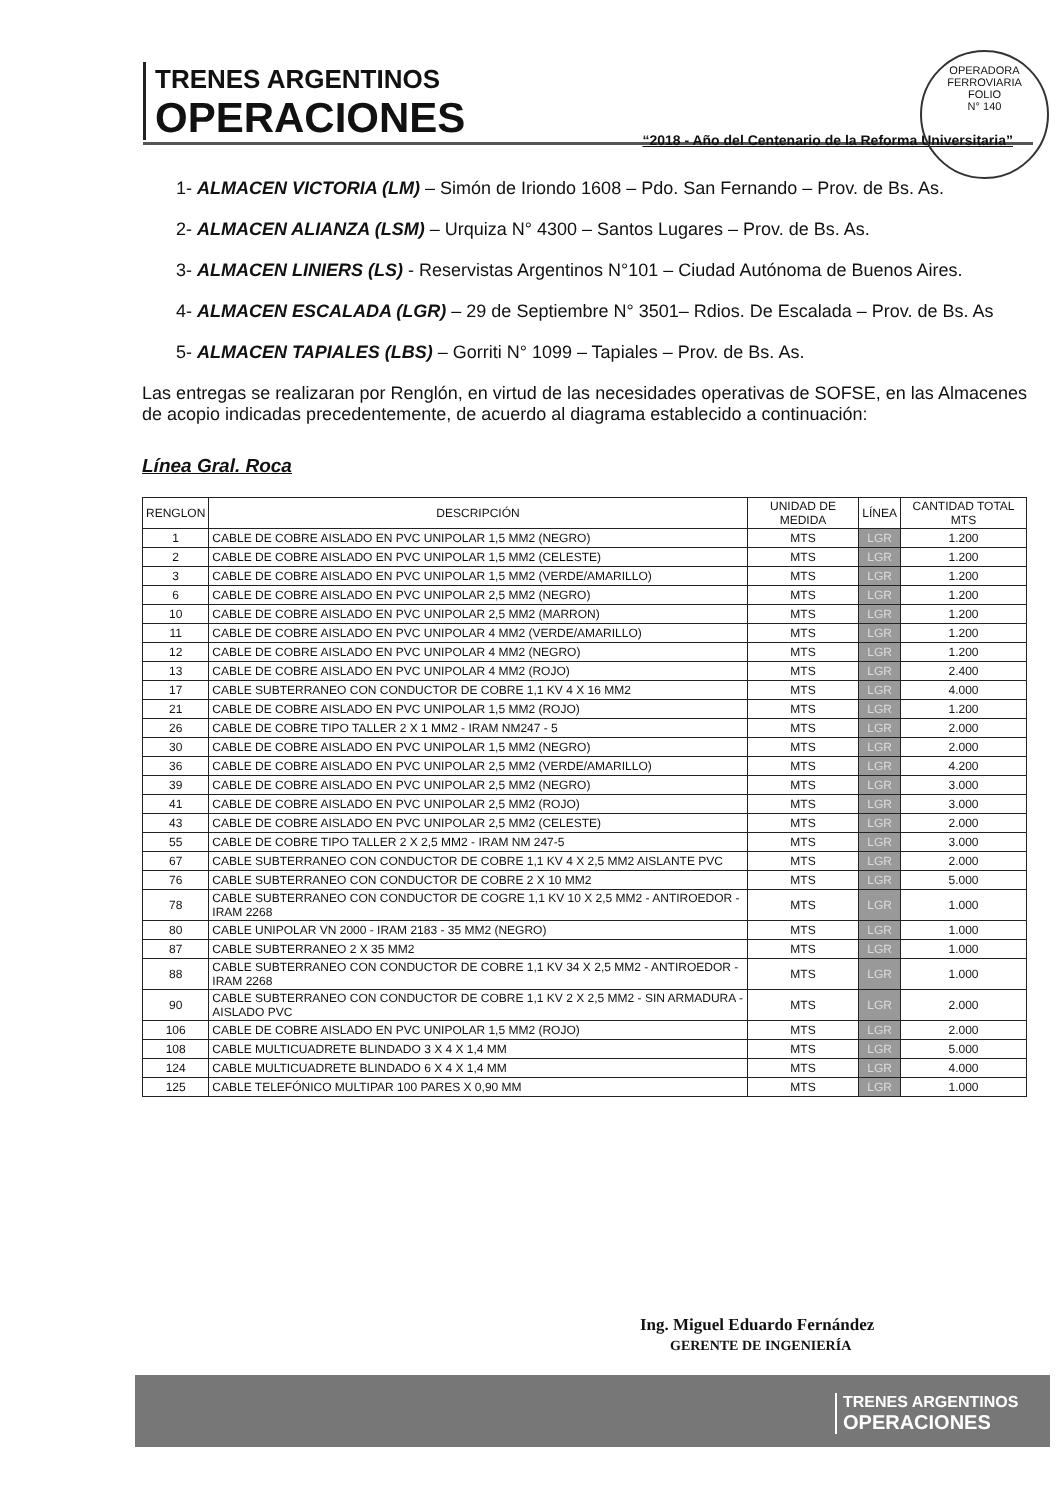TRENES ARGENTINOS
OPERACIONES
“2018 - Año del Centenario de la Reforma Universitaria”
OPERADORA FERROVIARIA
FOLIO
N° 140
1- ALMACEN VICTORIA (LM) – Simón de Iriondo 1608 – Pdo. San Fernando – Prov. de Bs. As.
2- ALMACEN ALIANZA (LSM) – Urquiza N° 4300 – Santos Lugares – Prov. de Bs. As.
3- ALMACEN LINIERS (LS) - Reservistas Argentinos N°101 – Ciudad Autónoma de Buenos Aires.
4- ALMACEN ESCALADA (LGR) – 29 de Septiembre N° 3501– Rdios. De Escalada – Prov. de Bs. As
5- ALMACEN TAPIALES (LBS) – Gorriti N° 1099 – Tapiales – Prov. de Bs. As.
Las entregas se realizaran por Renglón, en virtud de las necesidades operativas de SOFSE, en las Almacenes de acopio indicadas precedentemente, de acuerdo al diagrama establecido a continuación:
Línea Gral. Roca
| RENGLON | DESCRIPCIÓN | UNIDAD DE MEDIDA | LÍNEA | CANTIDAD TOTAL MTS |
| --- | --- | --- | --- | --- |
| 1 | CABLE DE COBRE AISLADO EN PVC UNIPOLAR 1,5 MM2 (NEGRO) | MTS | LGR | 1.200 |
| 2 | CABLE DE COBRE AISLADO EN PVC UNIPOLAR 1,5 MM2 (CELESTE) | MTS | LGR | 1.200 |
| 3 | CABLE DE COBRE AISLADO EN PVC UNIPOLAR 1,5 MM2 (VERDE/AMARILLO) | MTS | LGR | 1.200 |
| 6 | CABLE DE COBRE AISLADO EN PVC UNIPOLAR 2,5 MM2 (NEGRO) | MTS | LGR | 1.200 |
| 10 | CABLE DE COBRE AISLADO EN PVC UNIPOLAR 2,5 MM2 (MARRON) | MTS | LGR | 1.200 |
| 11 | CABLE DE COBRE AISLADO EN PVC UNIPOLAR 4 MM2 (VERDE/AMARILLO) | MTS | LGR | 1.200 |
| 12 | CABLE DE COBRE AISLADO EN PVC UNIPOLAR 4 MM2 (NEGRO) | MTS | LGR | 1.200 |
| 13 | CABLE DE COBRE AISLADO EN PVC UNIPOLAR 4 MM2 (ROJO) | MTS | LGR | 2.400 |
| 17 | CABLE SUBTERRANEO CON CONDUCTOR DE COBRE 1,1 KV 4 X 16 MM2 | MTS | LGR | 4.000 |
| 21 | CABLE DE COBRE AISLADO EN PVC UNIPOLAR 1,5 MM2 (ROJO) | MTS | LGR | 1.200 |
| 26 | CABLE DE COBRE TIPO TALLER 2 X 1 MM2 - IRAM NM247 - 5 | MTS | LGR | 2.000 |
| 30 | CABLE DE COBRE AISLADO EN PVC UNIPOLAR 1,5 MM2 (NEGRO) | MTS | LGR | 2.000 |
| 36 | CABLE DE COBRE AISLADO EN PVC UNIPOLAR 2,5 MM2 (VERDE/AMARILLO) | MTS | LGR | 4.200 |
| 39 | CABLE DE COBRE AISLADO EN PVC UNIPOLAR 2,5 MM2 (NEGRO) | MTS | LGR | 3.000 |
| 41 | CABLE DE COBRE AISLADO EN PVC UNIPOLAR 2,5 MM2 (ROJO) | MTS | LGR | 3.000 |
| 43 | CABLE DE COBRE AISLADO EN PVC UNIPOLAR 2,5 MM2 (CELESTE) | MTS | LGR | 2.000 |
| 55 | CABLE DE COBRE TIPO TALLER 2 X 2,5 MM2 - IRAM NM 247-5 | MTS | LGR | 3.000 |
| 67 | CABLE SUBTERRANEO CON CONDUCTOR DE COBRE 1,1 KV 4 X 2,5 MM2 AISLANTE PVC | MTS | LGR | 2.000 |
| 76 | CABLE SUBTERRANEO CON CONDUCTOR DE COBRE 2 X 10 MM2 | MTS | LGR | 5.000 |
| 78 | CABLE SUBTERRANEO CON CONDUCTOR DE COGRE 1,1 KV 10 X 2,5 MM2 - ANTIROEDOR - IRAM 2268 | MTS | LGR | 1.000 |
| 80 | CABLE UNIPOLAR VN 2000 - IRAM 2183 - 35 MM2 (NEGRO) | MTS | LGR | 1.000 |
| 87 | CABLE SUBTERRANEO 2 X 35 MM2 | MTS | LGR | 1.000 |
| 88 | CABLE SUBTERRANEO CON CONDUCTOR DE COBRE 1,1 KV 34 X 2,5 MM2 - ANTIROEDOR - IRAM 2268 | MTS | LGR | 1.000 |
| 90 | CABLE SUBTERRANEO CON CONDUCTOR DE COBRE 1,1 KV 2 X 2,5 MM2 - SIN ARMADURA - AISLADO PVC | MTS | LGR | 2.000 |
| 106 | CABLE DE COBRE AISLADO EN PVC UNIPOLAR 1,5 MM2 (ROJO) | MTS | LGR | 2.000 |
| 108 | CABLE MULTICUADRETE BLINDADO 3 X 4 X 1,4 MM | MTS | LGR | 5.000 |
| 124 | CABLE MULTICUADRETE BLINDADO 6 X 4 X 1,4 MM | MTS | LGR | 4.000 |
| 125 | CABLE TELEFÓNICO MULTIPAR 100 PARES X 0,90 MM | MTS | LGR | 1.000 |
Ing. Miguel Eduardo Fernández
GERENTE DE INGENIERÍA
TRENES ARGENTINOS
OPERACIONES